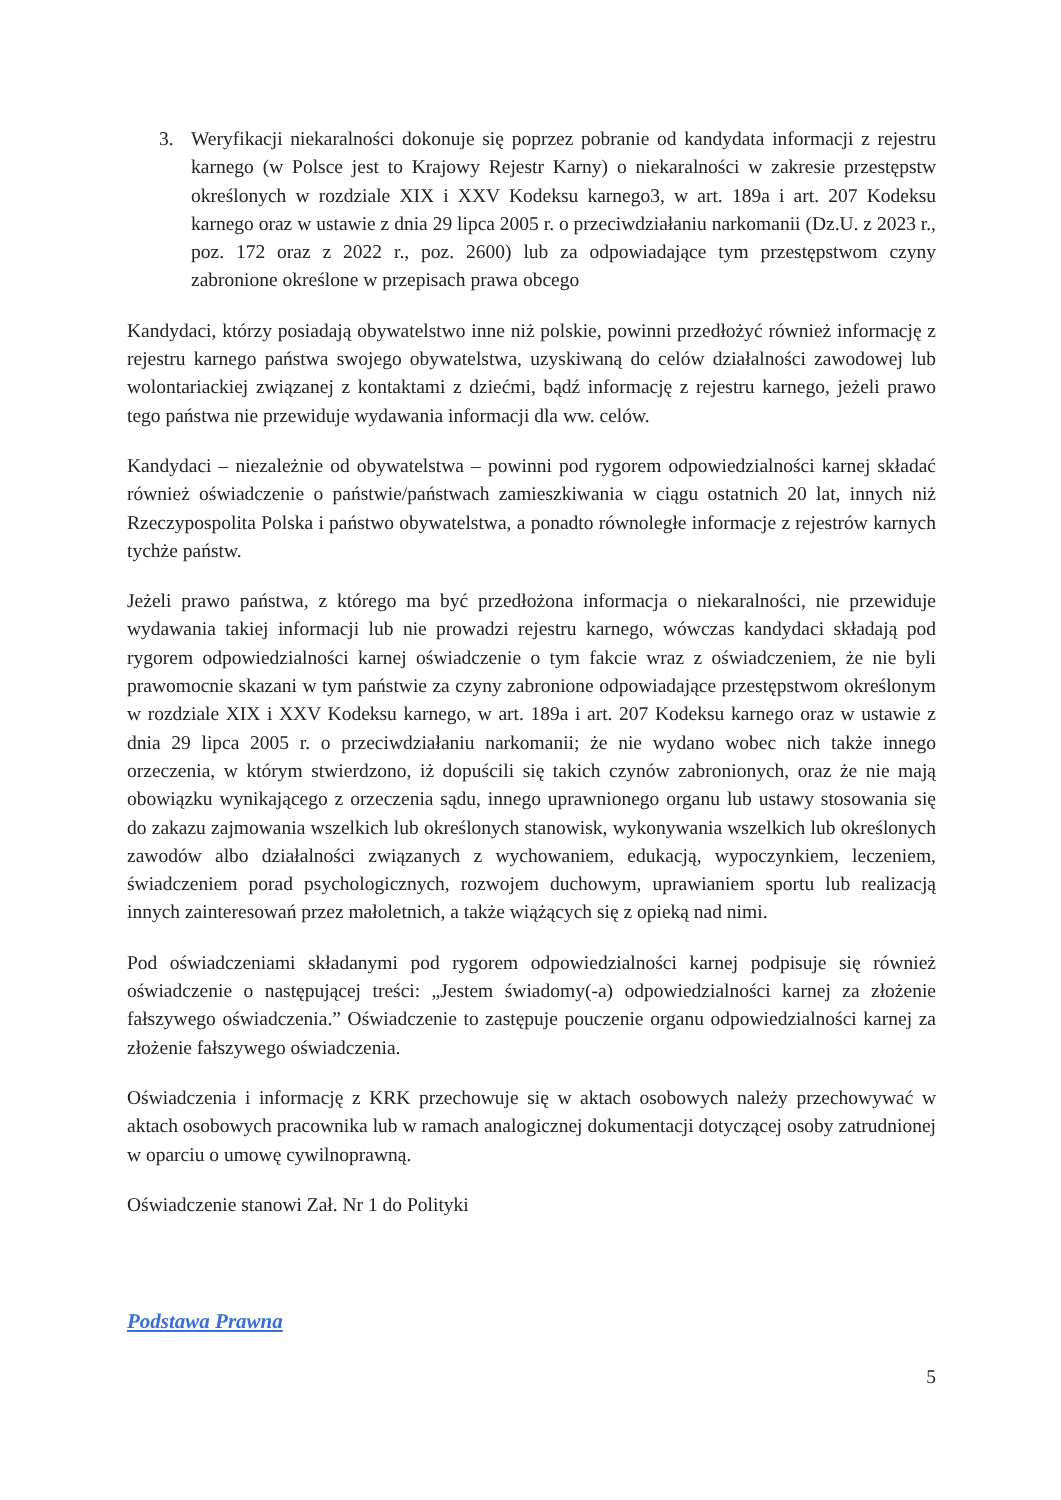3. Weryfikacji niekaralności dokonuje się poprzez pobranie od kandydata informacji z rejestru karnego (w Polsce jest to Krajowy Rejestr Karny) o niekaralności w zakresie przestępstw określonych w rozdziale XIX i XXV Kodeksu karnego3, w art. 189a i art. 207 Kodeksu karnego oraz w ustawie z dnia 29 lipca 2005 r. o przeciwdziałaniu narkomanii (Dz.U. z 2023 r., poz. 172 oraz z 2022 r., poz. 2600) lub za odpowiadające tym przestępstwom czyny zabronione określone w przepisach prawa obcego
Kandydaci, którzy posiadają obywatelstwo inne niż polskie, powinni przedłożyć również informację z rejestru karnego państwa swojego obywatelstwa, uzyskiwaną do celów działalności zawodowej lub wolontariackiej związanej z kontaktami z dziećmi, bądź informację z rejestru karnego, jeżeli prawo tego państwa nie przewiduje wydawania informacji dla ww. celów.
Kandydaci – niezależnie od obywatelstwa – powinni pod rygorem odpowiedzialności karnej składać również oświadczenie o państwie/państwach zamieszkiwania w ciągu ostatnich 20 lat, innych niż Rzeczypospolita Polska i państwo obywatelstwa, a ponadto równoległe informacje z rejestrów karnych tychże państw.
Jeżeli prawo państwa, z którego ma być przedłożona informacja o niekaralności, nie przewiduje wydawania takiej informacji lub nie prowadzi rejestru karnego, wówczas kandydaci składają pod rygorem odpowiedzialności karnej oświadczenie o tym fakcie wraz z oświadczeniem, że nie byli prawomocnie skazani w tym państwie za czyny zabronione odpowiadające przestępstwom określonym w rozdziale XIX i XXV Kodeksu karnego, w art. 189a i art. 207 Kodeksu karnego oraz w ustawie z dnia 29 lipca 2005 r. o przeciwdziałaniu narkomanii; że nie wydano wobec nich także innego orzeczenia, w którym stwierdzono, iż dopuścili się takich czynów zabronionych, oraz że nie mają obowiązku wynikającego z orzeczenia sądu, innego uprawnionego organu lub ustawy stosowania się do zakazu zajmowania wszelkich lub określonych stanowisk, wykonywania wszelkich lub określonych zawodów albo działalności związanych z wychowaniem, edukacją, wypoczynkiem, leczeniem, świadczeniem porad psychologicznych, rozwojem duchowym, uprawianiem sportu lub realizacją innych zainteresowań przez małoletnich, a także wiążących się z opieką nad nimi.
Pod oświadczeniami składanymi pod rygorem odpowiedzialności karnej podpisuje się również oświadczenie o następującej treści: „Jestem świadomy(-a) odpowiedzialności karnej za złożenie fałszywego oświadczenia.” Oświadczenie to zastępuje pouczenie organu odpowiedzialności karnej za złożenie fałszywego oświadczenia.
Oświadczenia i informację z KRK przechowuje się w aktach osobowych należy przechowywać w aktach osobowych pracownika lub w ramach analogicznej dokumentacji dotyczącej osoby zatrudnionej w oparciu o umowę cywilnoprawną.
Oświadczenie stanowi Zał. Nr 1 do Polityki
Podstawa Prawna
5